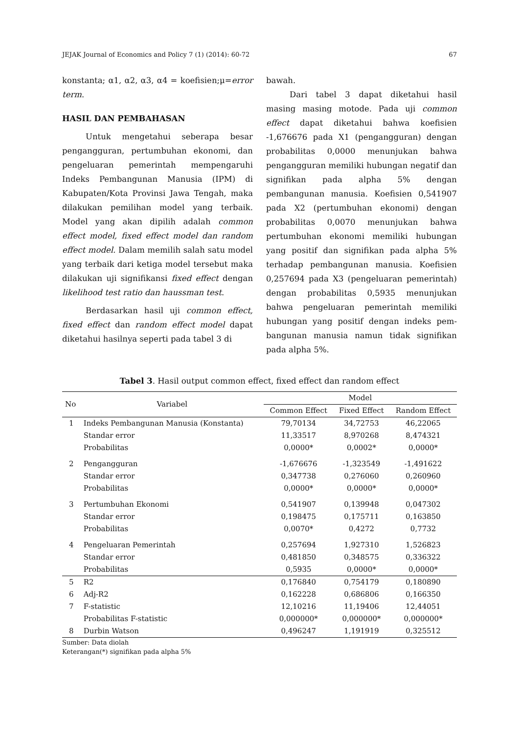JEJAK Journal of Economics and Policy 7 (1) (2014): 60-72 67
konstanta; α1, α2, α3, α4 = koefisien;μ=error term.
HASIL DAN PEMBAHASAN
Untuk mengetahui seberapa besar pengangguran, pertumbuhan ekonomi, dan pengeluaran pemerintah mempengaruhi Indeks Pembangunan Manusia (IPM) di Kabupaten/Kota Provinsi Jawa Tengah, maka dilakukan pemilihan model yang terbaik. Model yang akan dipilih adalah common effect model, fixed effect model dan random effect model. Dalam memilih salah satu model yang terbaik dari ketiga model tersebut maka dilakukan uji signifikansi fixed effect dengan likelihood test ratio dan haussman test.
Berdasarkan hasil uji common effect, fixed effect dan random effect model dapat diketahui hasilnya seperti pada tabel 3 di
bawah.
Dari tabel 3 dapat diketahui hasil masing masing motode. Pada uji common effect dapat diketahui bahwa koefisien -1,676676 pada X1 (pengangguran) dengan probabilitas 0,0000 menunjukan bahwa pengangguran memiliki hubungan negatif dan signifikan pada alpha 5% dengan pembangunan manusia. Koefisien 0,541907 pada X2 (pertumbuhan ekonomi) dengan probabilitas 0,0070 menunjukan bahwa pertumbuhan ekonomi memiliki hubungan yang positif dan signifikan pada alpha 5% terhadap pembangunan manusia. Koefisien 0,257694 pada X3 (pengeluaran pemerintah) dengan probabilitas 0,5935 menunjukan bahwa pengeluaran pemerintah memiliki hubungan yang positif dengan indeks pem-bangunan manusia namun tidak signifikan pada alpha 5%.
Tabel 3. Hasil output common effect, fixed effect dan random effect
| No | Variabel | Model | | |
| --- | --- | --- | --- | --- |
| | | Common Effect | Fixed Effect | Random Effect |
| 1 | Indeks Pembangunan Manusia (Konstanta) | 79,70134 | 34,72753 | 46,22065 |
| | Standar error | 11,33517 | 8,970268 | 8,474321 |
| | Probabilitas | 0,0000* | 0,0002* | 0,0000* |
| 2 | Pengangguran | -1,676676 | -1,323549 | -1,491622 |
| | Standar error | 0,347738 | 0,276060 | 0,260960 |
| | Probabilitas | 0,0000* | 0,0000* | 0,0000* |
| 3 | Pertumbuhan Ekonomi | 0,541907 | 0,139948 | 0,047302 |
| | Standar error | 0,198475 | 0,175711 | 0,163850 |
| | Probabilitas | 0,0070* | 0,4272 | 0,7732 |
| 4 | Pengeluaran Pemerintah | 0,257694 | 1,927310 | 1,526823 |
| | Standar error | 0,481850 | 0,348575 | 0,336322 |
| | Probabilitas | 0,5935 | 0,0000* | 0,0000* |
| 5 | R2 | 0,176840 | 0,754179 | 0,180890 |
| 6 | Adj-R2 | 0,162228 | 0,686806 | 0,166350 |
| 7 | F-statistic | 12,10216 | 11,19406 | 12,44051 |
| | Probabilitas F-statistic | 0,000000* | 0,000000* | 0,000000* |
| 8 | Durbin Watson | 0,496247 | 1,191919 | 0,325512 |
Sumber: Data diolah
Keterangan(*) signifikan pada alpha 5%